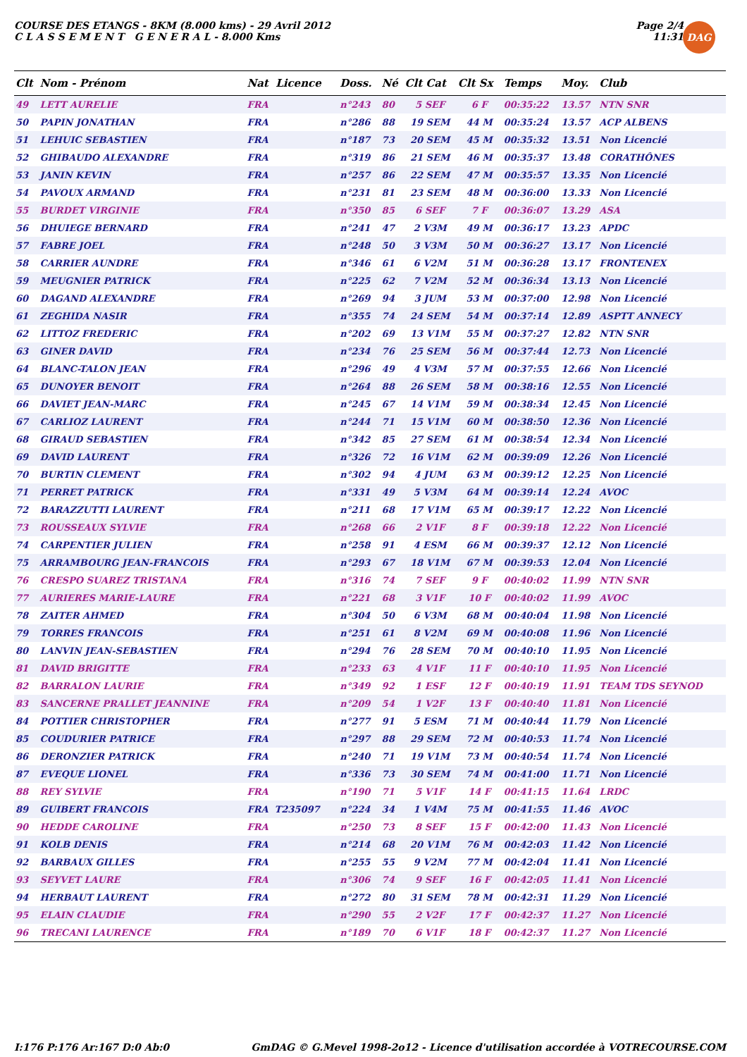COURSE DES ETANGS - 8KM (8.000 kms) - 29 Avril 2012
C L A S S E M E N T G E N E R A L - 8.000 Kms
Page 2/4
11:31
DAG
| Clt | Nom - Prénom | Nat Licence | Doss. | Né | Clt Cat | Clt Sx | Temps | Moy. | Club |
| --- | --- | --- | --- | --- | --- | --- | --- | --- | --- |
| 49 | LETT AURELIE | FRA | n°243 | 80 | 5 SEF | 6 F | 00:35:22 | 13.57 | NTN SNR |
| 50 | PAPIN JONATHAN | FRA | n°286 | 88 | 19 SEM | 44 M | 00:35:24 | 13.57 | ACP ALBENS |
| 51 | LEHUIC SEBASTIEN | FRA | n°187 | 73 | 20 SEM | 45 M | 00:35:32 | 13.51 | Non Licencié |
| 52 | GHIBAUDO ALEXANDRE | FRA | n°319 | 86 | 21 SEM | 46 M | 00:35:37 | 13.48 | CORATHÔNES |
| 53 | JANIN KEVIN | FRA | n°257 | 86 | 22 SEM | 47 M | 00:35:57 | 13.35 | Non Licencié |
| 54 | PAVOUX ARMAND | FRA | n°231 | 81 | 23 SEM | 48 M | 00:36:00 | 13.33 | Non Licencié |
| 55 | BURDET VIRGINIE | FRA | n°350 | 85 | 6 SEF | 7 F | 00:36:07 | 13.29 | ASA |
| 56 | DHUIEGE BERNARD | FRA | n°241 | 47 | 2 V3M | 49 M | 00:36:17 | 13.23 | APDC |
| 57 | FABRE JOEL | FRA | n°248 | 50 | 3 V3M | 50 M | 00:36:27 | 13.17 | Non Licencié |
| 58 | CARRIER AUNDRE | FRA | n°346 | 61 | 6 V2M | 51 M | 00:36:28 | 13.17 | FRONTENEX |
| 59 | MEUGNIER PATRICK | FRA | n°225 | 62 | 7 V2M | 52 M | 00:36:34 | 13.13 | Non Licencié |
| 60 | DAGAND ALEXANDRE | FRA | n°269 | 94 | 3 JUM | 53 M | 00:37:00 | 12.98 | Non Licencié |
| 61 | ZEGHIDA NASIR | FRA | n°355 | 74 | 24 SEM | 54 M | 00:37:14 | 12.89 | ASPTT ANNECY |
| 62 | LITTOZ FREDERIC | FRA | n°202 | 69 | 13 V1M | 55 M | 00:37:27 | 12.82 | NTN SNR |
| 63 | GINER DAVID | FRA | n°234 | 76 | 25 SEM | 56 M | 00:37:44 | 12.73 | Non Licencié |
| 64 | BLANC-TALON JEAN | FRA | n°296 | 49 | 4 V3M | 57 M | 00:37:55 | 12.66 | Non Licencié |
| 65 | DUNOYER BENOIT | FRA | n°264 | 88 | 26 SEM | 58 M | 00:38:16 | 12.55 | Non Licencié |
| 66 | DAVIET JEAN-MARC | FRA | n°245 | 67 | 14 V1M | 59 M | 00:38:34 | 12.45 | Non Licencié |
| 67 | CARLIOZ LAURENT | FRA | n°244 | 71 | 15 V1M | 60 M | 00:38:50 | 12.36 | Non Licencié |
| 68 | GIRAUD SEBASTIEN | FRA | n°342 | 85 | 27 SEM | 61 M | 00:38:54 | 12.34 | Non Licencié |
| 69 | DAVID LAURENT | FRA | n°326 | 72 | 16 V1M | 62 M | 00:39:09 | 12.26 | Non Licencié |
| 70 | BURTIN CLEMENT | FRA | n°302 | 94 | 4 JUM | 63 M | 00:39:12 | 12.25 | Non Licencié |
| 71 | PERRET PATRICK | FRA | n°331 | 49 | 5 V3M | 64 M | 00:39:14 | 12.24 | AVOC |
| 72 | BARAZZUTTI LAURENT | FRA | n°211 | 68 | 17 V1M | 65 M | 00:39:17 | 12.22 | Non Licencié |
| 73 | ROUSSEAUX SYLVIE | FRA | n°268 | 66 | 2 V1F | 8 F | 00:39:18 | 12.22 | Non Licencié |
| 74 | CARPENTIER JULIEN | FRA | n°258 | 91 | 4 ESM | 66 M | 00:39:37 | 12.12 | Non Licencié |
| 75 | ARRAMBOURG JEAN-FRANCOIS | FRA | n°293 | 67 | 18 V1M | 67 M | 00:39:53 | 12.04 | Non Licencié |
| 76 | CRESPO SUAREZ TRISTANA | FRA | n°316 | 74 | 7 SEF | 9 F | 00:40:02 | 11.99 | NTN SNR |
| 77 | AURIERES MARIE-LAURE | FRA | n°221 | 68 | 3 V1F | 10 F | 00:40:02 | 11.99 | AVOC |
| 78 | ZAITER AHMED | FRA | n°304 | 50 | 6 V3M | 68 M | 00:40:04 | 11.98 | Non Licencié |
| 79 | TORRES FRANCOIS | FRA | n°251 | 61 | 8 V2M | 69 M | 00:40:08 | 11.96 | Non Licencié |
| 80 | LANVIN JEAN-SEBASTIEN | FRA | n°294 | 76 | 28 SEM | 70 M | 00:40:10 | 11.95 | Non Licencié |
| 81 | DAVID BRIGITTE | FRA | n°233 | 63 | 4 V1F | 11 F | 00:40:10 | 11.95 | Non Licencié |
| 82 | BARRALON LAURIE | FRA | n°349 | 92 | 1 ESF | 12 F | 00:40:19 | 11.91 | TEAM TDS SEYNOD |
| 83 | SANCERNE PRALLET JEANNINE | FRA | n°209 | 54 | 1 V2F | 13 F | 00:40:40 | 11.81 | Non Licencié |
| 84 | POTTIER CHRISTOPHER | FRA | n°277 | 91 | 5 ESM | 71 M | 00:40:44 | 11.79 | Non Licencié |
| 85 | COUDURIER PATRICE | FRA | n°297 | 88 | 29 SEM | 72 M | 00:40:53 | 11.74 | Non Licencié |
| 86 | DERONZIER PATRICK | FRA | n°240 | 71 | 19 V1M | 73 M | 00:40:54 | 11.74 | Non Licencié |
| 87 | EVEQUE LIONEL | FRA | n°336 | 73 | 30 SEM | 74 M | 00:41:00 | 11.71 | Non Licencié |
| 88 | REY SYLVIE | FRA | n°190 | 71 | 5 V1F | 14 F | 00:41:15 | 11.64 | LRDC |
| 89 | GUIBERT FRANCOIS | FRA T235097 | n°224 | 34 | 1 V4M | 75 M | 00:41:55 | 11.46 | AVOC |
| 90 | HEDDE CAROLINE | FRA | n°250 | 73 | 8 SEF | 15 F | 00:42:00 | 11.43 | Non Licencié |
| 91 | KOLB DENIS | FRA | n°214 | 68 | 20 V1M | 76 M | 00:42:03 | 11.42 | Non Licencié |
| 92 | BARBAUX GILLES | FRA | n°255 | 55 | 9 V2M | 77 M | 00:42:04 | 11.41 | Non Licencié |
| 93 | SEYVET LAURE | FRA | n°306 | 74 | 9 SEF | 16 F | 00:42:05 | 11.41 | Non Licencié |
| 94 | HERBAUT LAURENT | FRA | n°272 | 80 | 31 SEM | 78 M | 00:42:31 | 11.29 | Non Licencié |
| 95 | ELAIN CLAUDIE | FRA | n°290 | 55 | 2 V2F | 17 F | 00:42:37 | 11.27 | Non Licencié |
| 96 | TRECANI LAURENCE | FRA | n°189 | 70 | 6 V1F | 18 F | 00:42:37 | 11.27 | Non Licencié |
I:176 P:176 Ar:167 D:0 Ab:0 GmDAG © G.Mevel 1998-2o12 - Licence d'utilisation accordée à VOTRECOURSE.COM